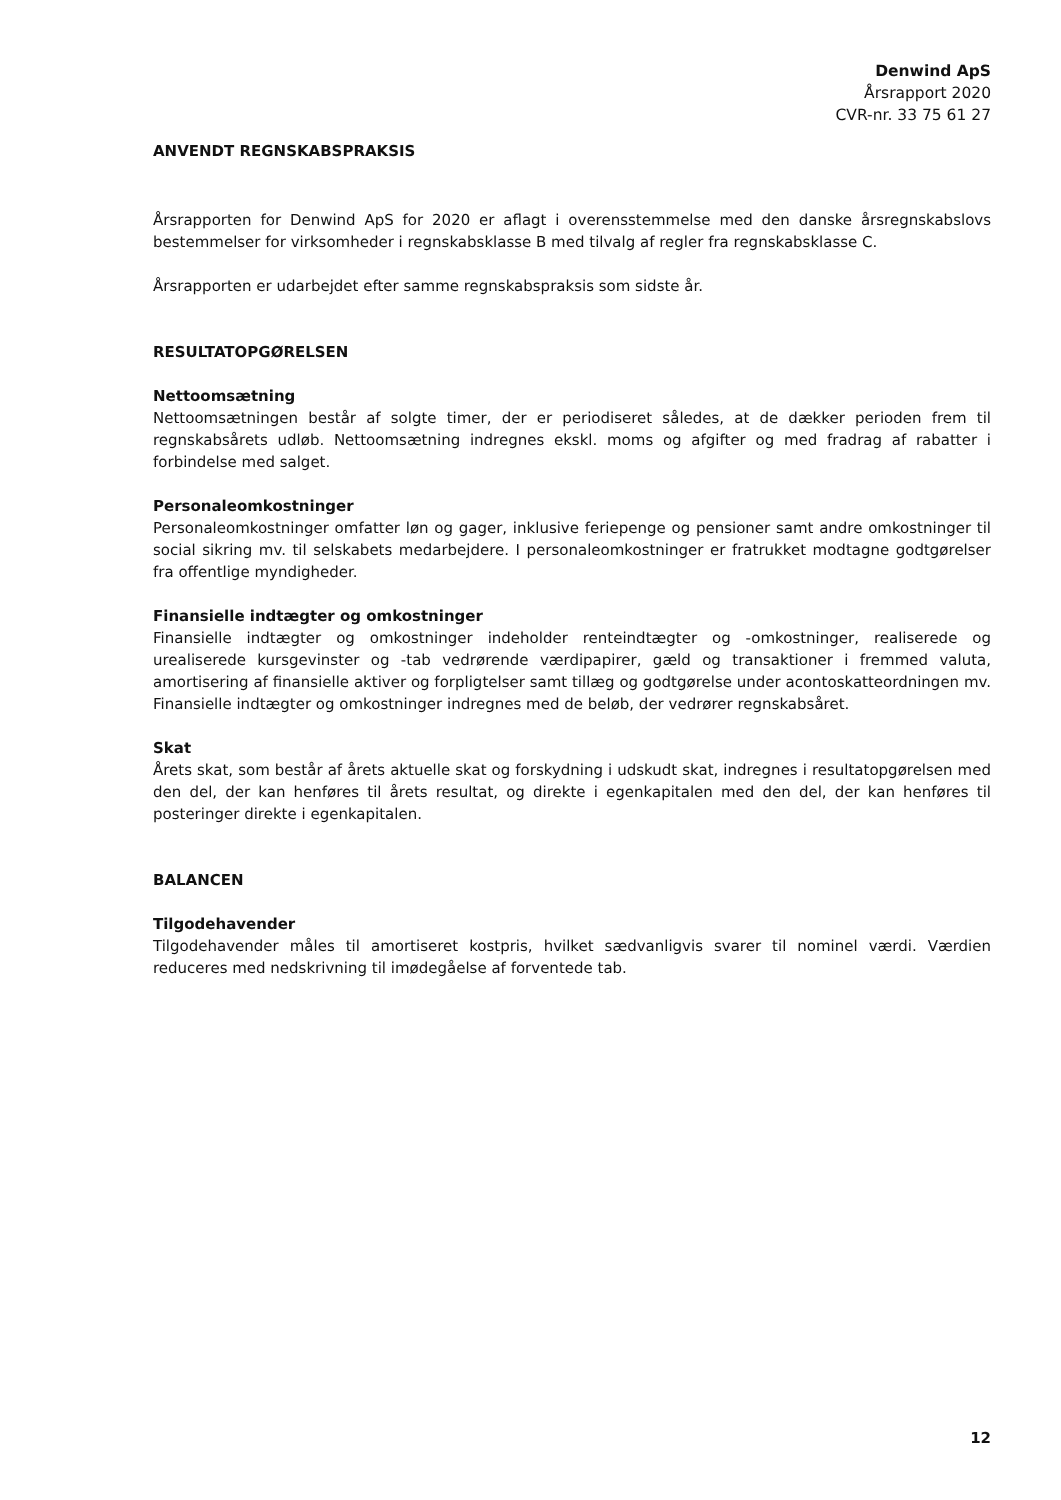Denwind ApS
Årsrapport 2020
CVR-nr. 33 75 61 27
ANVENDT REGNSKABSPRAKSIS
Årsrapporten for Denwind ApS for 2020 er aflagt i overensstemmelse med den danske årsregnskabslovs bestemmelser for virksomheder i regnskabsklasse B med tilvalg af regler fra regnskabsklasse C.
Årsrapporten er udarbejdet efter samme regnskabspraksis som sidste år.
RESULTATOPGØRELSEN
Nettoomsætning
Nettoomsætningen består af solgte timer, der er periodiseret således, at de dækker perioden frem til regnskabsårets udløb. Nettoomsætning indregnes ekskl. moms og afgifter og med fradrag af rabatter i forbindelse med salget.
Personaleomkostninger
Personaleomkostninger omfatter løn og gager, inklusive feriepenge og pensioner samt andre omkostninger til social sikring mv. til selskabets medarbejdere. I personaleomkostninger er fratrukket modtagne godtgørelser fra offentlige myndigheder.
Finansielle indtægter og omkostninger
Finansielle indtægter og omkostninger indeholder renteindtægter og -omkostninger, realiserede og urealiserede kursgevinster og -tab vedrørende værdipapirer, gæld og transaktioner i fremmed valuta, amortisering af finansielle aktiver og forpligtelser samt tillæg og godtgørelse under acontoskatteordningen mv. Finansielle indtægter og omkostninger indregnes med de beløb, der vedrører regnskabsåret.
Skat
Årets skat, som består af årets aktuelle skat og forskydning i udskudt skat, indregnes i resultatopgørelsen med den del, der kan henføres til årets resultat, og direkte i egenkapitalen med den del, der kan henføres til posteringer direkte i egenkapitalen.
BALANCEN
Tilgodehavender
Tilgodehavender måles til amortiseret kostpris, hvilket sædvanligvis svarer til nominel værdi. Værdien reduceres med nedskrivning til imødegåelse af forventede tab.
12